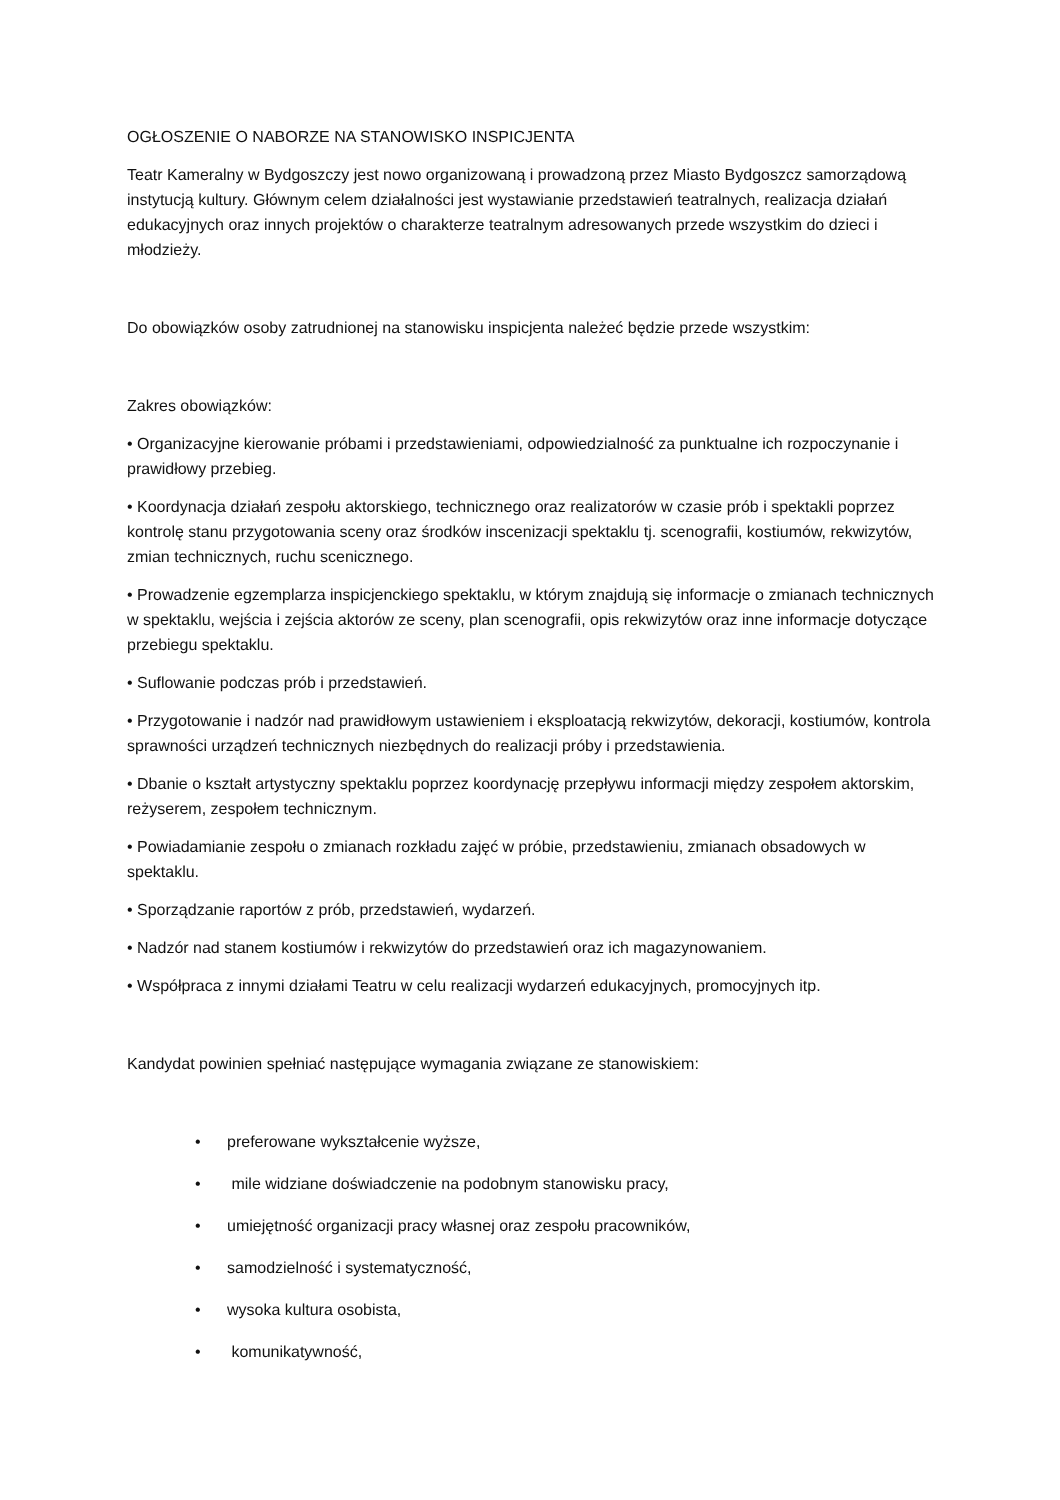OGŁOSZENIE O NABORZE NA STANOWISKO INSPICJENTA
Teatr Kameralny w Bydgoszczy jest nowo organizowaną i prowadzoną przez Miasto Bydgoszcz samorządową instytucją kultury. Głównym celem działalności jest wystawianie przedstawień teatralnych, realizacja działań edukacyjnych oraz innych projektów o charakterze teatralnym adresowanych przede wszystkim do dzieci i młodzieży.
Do obowiązków osoby zatrudnionej na stanowisku inspicjenta należeć będzie przede wszystkim:
Zakres obowiązków:
• Organizacyjne kierowanie próbami i przedstawieniami, odpowiedzialność za punktualne ich rozpoczynanie i prawidłowy przebieg.
• Koordynacja działań zespołu aktorskiego, technicznego oraz realizatorów w czasie prób i spektakli poprzez kontrolę stanu przygotowania sceny oraz środków inscenizacji spektaklu tj. scenografii, kostiumów, rekwizytów, zmian technicznych, ruchu scenicznego.
• Prowadzenie egzemplarza inspicjenckiego spektaklu, w którym znajdują się informacje o zmianach technicznych w spektaklu, wejścia i zejścia aktorów ze sceny, plan scenografii, opis rekwizytów oraz inne informacje dotyczące przebiegu spektaklu.
• Suflowanie podczas prób i przedstawień.
• Przygotowanie i nadzór nad prawidłowym ustawieniem i eksploatacją rekwizytów, dekoracji, kostiumów, kontrola sprawności urządzeń technicznych niezbędnych do realizacji próby i przedstawienia.
• Dbanie o kształt artystyczny spektaklu poprzez koordynację przepływu informacji między zespołem aktorskim, reżyserem, zespołem technicznym.
• Powiadamianie zespołu o zmianach rozkładu zajęć w próbie, przedstawieniu, zmianach obsadowych w spektaklu.
• Sporządzanie raportów z prób, przedstawień, wydarzeń.
• Nadzór nad stanem kostiumów i rekwizytów do przedstawień oraz ich magazynowaniem.
• Współpraca z innymi działami Teatru w celu realizacji wydarzeń edukacyjnych, promocyjnych itp.
Kandydat powinien spełniać następujące wymagania związane ze stanowiskiem:
• preferowane wykształcenie wyższe,
• mile widziane doświadczenie na podobnym stanowisku pracy,
• umiejętność organizacji pracy własnej oraz zespołu pracowników,
• samodzielność i systematyczność,
• wysoka kultura osobista,
• komunikatywność,